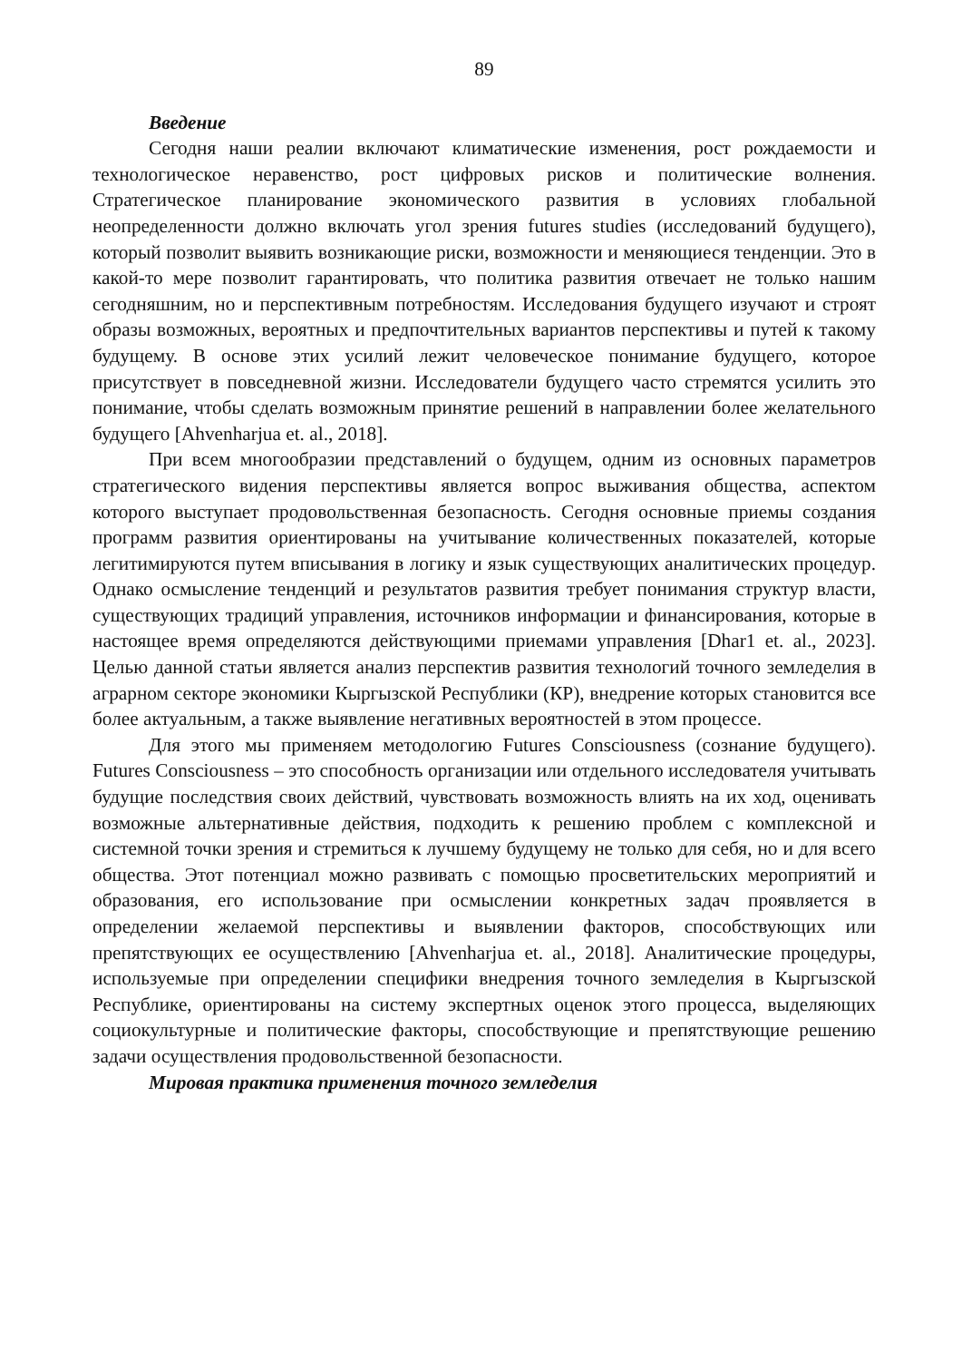89
Введение
Сегодня наши реалии включают климатические изменения, рост рождаемости и технологическое неравенство, рост цифровых рисков и политические волнения. Стратегическое планирование экономического развития в условиях глобальной неопределенности должно включать угол зрения futures studies (исследований будущего), который позволит выявить возникающие риски, возможности и меняющиеся тенденции. Это в какой-то мере позволит гарантировать, что политика развития отвечает не только нашим сегодняшним, но и перспективным потребностям. Исследования будущего изучают и строят образы возможных, вероятных и предпочтительных вариантов перспективы и путей к такому будущему. В основе этих усилий лежит человеческое понимание будущего, которое присутствует в повседневной жизни. Исследователи будущего часто стремятся усилить это понимание, чтобы сделать возможным принятие решений в направлении более желательного будущего [Ahvenharjua et. al., 2018].
При всем многообразии представлений о будущем, одним из основных параметров стратегического видения перспективы является вопрос выживания общества, аспектом которого выступает продовольственная безопасность. Сегодня основные приемы создания программ развития ориентированы на учитывание количественных показателей, которые легитимируются путем вписывания в логику и язык существующих аналитических процедур. Однако осмысление тенденций и результатов развития требует понимания структур власти, существующих традиций управления, источников информации и финансирования, которые в настоящее время определяются действующими приемами управления [Dhar1 et. al., 2023]. Целью данной статьи является анализ перспектив развития технологий точного земледелия в аграрном секторе экономики Кыргызской Республики (КР), внедрение которых становится все более актуальным, а также выявление негативных вероятностей в этом процессе.
Для этого мы применяем методологию Futures Consciousness (сознание будущего). Futures Consciousness – это способность организации или отдельного исследователя учитывать будущие последствия своих действий, чувствовать возможность влиять на их ход, оценивать возможные альтернативные действия, подходить к решению проблем с комплексной и системной точки зрения и стремиться к лучшему будущему не только для себя, но и для всего общества. Этот потенциал можно развивать с помощью просветительских мероприятий и образования, его использование при осмыслении конкретных задач проявляется в определении желаемой перспективы и выявлении факторов, способствующих или препятствующих ее осуществлению [Ahvenharjua et. al., 2018]. Аналитические процедуры, используемые при определении специфики внедрения точного земледелия в Кыргызской Республике, ориентированы на систему экспертных оценок этого процесса, выделяющих социокультурные и политические факторы, способствующие и препятствующие решению задачи осуществления продовольственной безопасности.
Мировая практика применения точного земледелия